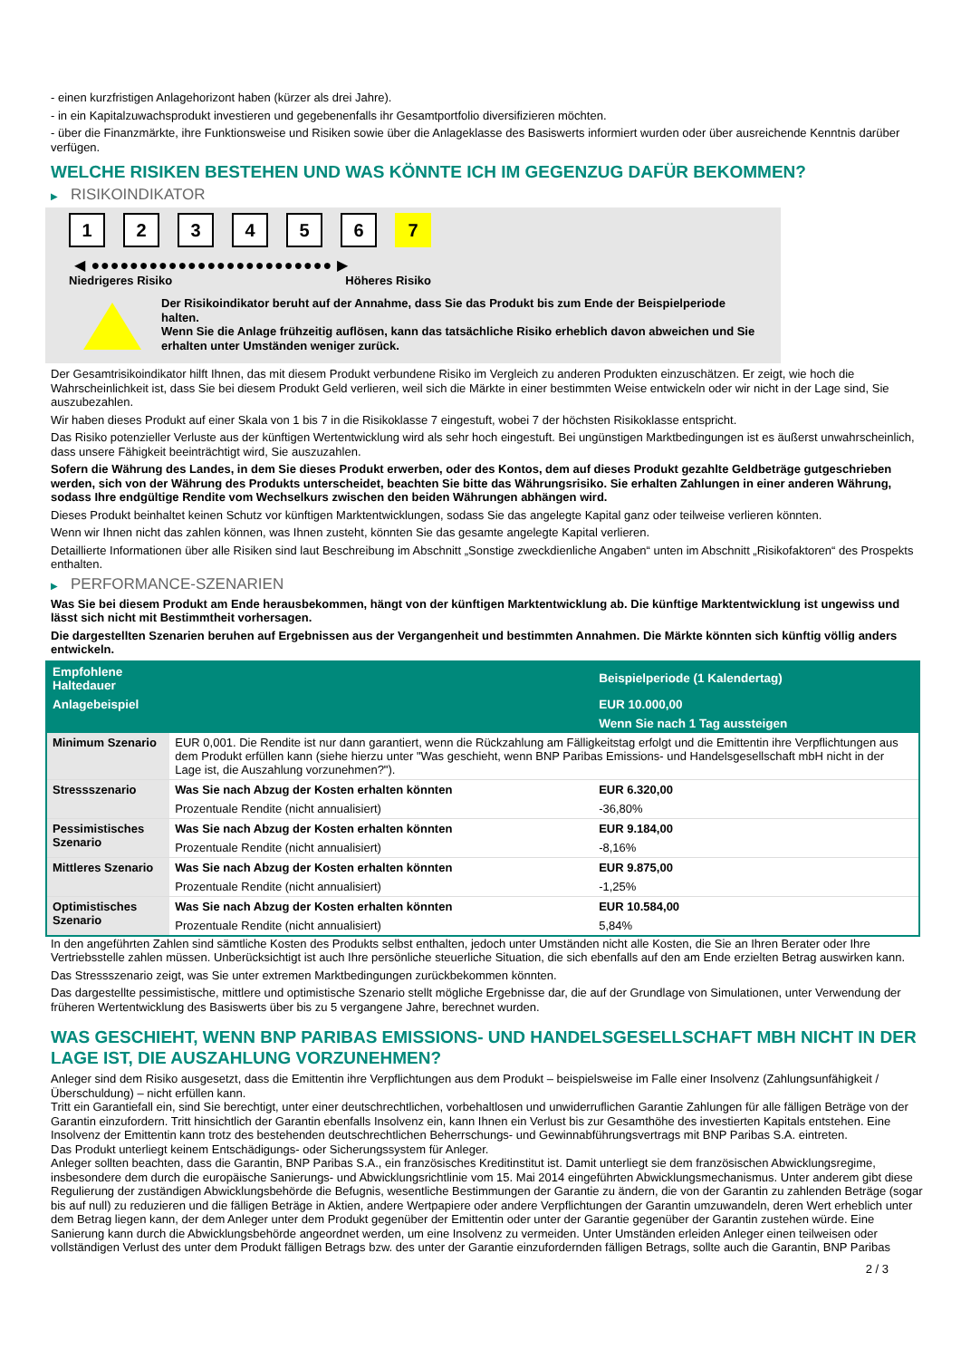- einen kurzfristigen Anlagehorizont haben (kürzer als drei Jahre).
- in ein Kapitalzuwachsprodukt investieren und gegebenenfalls ihr Gesamtportfolio diversifizieren möchten.
- über die Finanzmärkte, ihre Funktionsweise und Risiken sowie über die Anlageklasse des Basiswerts informiert wurden oder über ausreichende Kenntnis darüber verfügen.
WELCHE RISIKEN BESTEHEN UND WAS KÖNNTE ICH IM GEGENZUG DAFÜR BEKOMMEN?
▶ RISIKOINDIKATOR
1 2 3 4 5 6 7
◀ ●●●●●●●●●●●●●●●●●●●●●●●●● ▶
Niedrigeres Risiko Höheres Risiko
Der Risikoindikator beruht auf der Annahme, dass Sie das Produkt bis zum Ende der Beispielperiode halten.
Wenn Sie die Anlage frühzeitig auflösen, kann das tatsächliche Risiko erheblich davon abweichen und Sie erhalten unter Umständen weniger zurück.
Der Gesamtrisikoindikator hilft Ihnen, das mit diesem Produkt verbundene Risiko im Vergleich zu anderen Produkten einzuschätzen. Er zeigt, wie hoch die Wahrscheinlichkeit ist, dass Sie bei diesem Produkt Geld verlieren, weil sich die Märkte in einer bestimmten Weise entwickeln oder wir nicht in der Lage sind, Sie auszubezahlen.
Wir haben dieses Produkt auf einer Skala von 1 bis 7 in die Risikoklasse 7 eingestuft, wobei 7 der höchsten Risikoklasse entspricht.
Das Risiko potenzieller Verluste aus der künftigen Wertentwicklung wird als sehr hoch eingestuft. Bei ungünstigen Marktbedingungen ist es äußerst unwahrscheinlich, dass unsere Fähigkeit beeinträchtigt wird, Sie auszuzahlen.
Sofern die Währung des Landes, in dem Sie dieses Produkt erwerben, oder des Kontos, dem auf dieses Produkt gezahlte Geldbeträge gutgeschrieben werden, sich von der Währung des Produkts unterscheidet, beachten Sie bitte das Währungsrisiko. Sie erhalten Zahlungen in einer anderen Währung, sodass Ihre endgültige Rendite vom Wechselkurs zwischen den beiden Währungen abhängen wird.
Dieses Produkt beinhaltet keinen Schutz vor künftigen Marktentwicklungen, sodass Sie das angelegte Kapital ganz oder teilweise verlieren könnten.
Wenn wir Ihnen nicht das zahlen können, was Ihnen zusteht, könnten Sie das gesamte angelegte Kapital verlieren.
Detaillierte Informationen über alle Risiken sind laut Beschreibung im Abschnitt „Sonstige zweckdienliche Angaben“ unten im Abschnitt „Risikofaktoren“ des Prospekts enthalten.
▶ PERFORMANCE-SZENARIEN
Was Sie bei diesem Produkt am Ende herausbekommen, hängt von der künftigen Marktentwicklung ab. Die künftige Marktentwicklung ist ungewiss und lässt sich nicht mit Bestimmtheit vorhersagen.
Die dargestellten Szenarien beruhen auf Ergebnissen aus der Vergangenheit und bestimmten Annahmen. Die Märkte könnten sich künftig völlig anders entwickeln.
| Empfohlene Haltedauer | | Beispielperiode (1 Kalendertag) |
| --- | --- | --- |
| Anlagebeispiel | | EUR 10.000,00 |
| | | Wenn Sie nach 1 Tag aussteigen |
| Minimum Szenario | EUR 0,001. Die Rendite ist nur dann garantiert, wenn die Rückzahlung am Fälligkeitstag erfolgt und die Emittentin ihre Verpflichtungen aus dem Produkt erfüllen kann (siehe hierzu unter "Was geschieht, wenn BNP Paribas Emissions- und Handelsgesellschaft mbH nicht in der Lage ist, die Auszahlung vorzunehmen?"). | |
| Stressszenario | Was Sie nach Abzug der Kosten erhalten könnten | EUR 6.320,00 |
| | Prozentuale Rendite (nicht annualisiert) | -36,80% |
| Pessimistisches Szenario | Was Sie nach Abzug der Kosten erhalten könnten | EUR 9.184,00 |
| | Prozentuale Rendite (nicht annualisiert) | -8,16% |
| Mittleres Szenario | Was Sie nach Abzug der Kosten erhalten könnten | EUR 9.875,00 |
| | Prozentuale Rendite (nicht annualisiert) | -1,25% |
| Optimistisches Szenario | Was Sie nach Abzug der Kosten erhalten könnten | EUR 10.584,00 |
| | Prozentuale Rendite (nicht annualisiert) | 5,84% |
In den angeführten Zahlen sind sämtliche Kosten des Produkts selbst enthalten, jedoch unter Umständen nicht alle Kosten, die Sie an Ihren Berater oder Ihre Vertriebsstelle zahlen müssen. Unberücksichtigt ist auch Ihre persönliche steuerliche Situation, die sich ebenfalls auf den am Ende erzielten Betrag auswirken kann.
Das Stressszenario zeigt, was Sie unter extremen Marktbedingungen zurückbekommen könnten.
Das dargestellte pessimistische, mittlere und optimistische Szenario stellt mögliche Ergebnisse dar, die auf der Grundlage von Simulationen, unter Verwendung der früheren Wertentwicklung des Basiswerts über bis zu 5 vergangene Jahre, berechnet wurden.
WAS GESCHIEHT, WENN BNP PARIBAS EMISSIONS- UND HANDELSGESELLSCHAFT MBH NICHT IN DER LAGE IST, DIE AUSZAHLUNG VORZUNEHMEN?
Anleger sind dem Risiko ausgesetzt, dass die Emittentin ihre Verpflichtungen aus dem Produkt – beispielsweise im Falle einer Insolvenz (Zahlungsunfähigkeit / Überschuldung) – nicht erfüllen kann.
Tritt ein Garantiefall ein, sind Sie berechtigt, unter einer deutschrechtlichen, vorbehaltlosen und unwiderruflichen Garantie Zahlungen für alle fälligen Beträge von der Garantin einzufordern. Tritt hinsichtlich der Garantin ebenfalls Insolvenz ein, kann Ihnen ein Verlust bis zur Gesamthöhe des investierten Kapitals entstehen. Eine Insolvenz der Emittentin kann trotz des bestehenden deutschrechtlichen Beherrschungs- und Gewinnabführungsvertrags mit BNP Paribas S.A. eintreten.
Das Produkt unterliegt keinem Entschädigungs- oder Sicherungssystem für Anleger.
Anleger sollten beachten, dass die Garantin, BNP Paribas S.A., ein französisches Kreditinstitut ist. Damit unterliegt sie dem französischen Abwicklungsregime, insbesondere dem durch die europäische Sanierungs- und Abwicklungsrichtlinie vom 15. Mai 2014 eingeführten Abwicklungsmechanismus. Unter anderem gibt diese Regulierung der zuständigen Abwicklungsbehörde die Befugnis, wesentliche Bestimmungen der Garantie zu ändern, die von der Garantin zu zahlenden Beträge (sogar bis auf null) zu reduzieren und die fälligen Beträge in Aktien, andere Wertpapiere oder andere Verpflichtungen der Garantin umzuwandeln, deren Wert erheblich unter dem Betrag liegen kann, der dem Anleger unter dem Produkt gegenüber der Emittentin oder unter der Garantie gegenüber der Garantin zustehen würde. Eine Sanierung kann durch die Abwicklungsbehörde angeordnet werden, um eine Insolvenz zu vermeiden. Unter Umständen erleiden Anleger einen teilweisen oder vollständigen Verlust des unter dem Produkt fälligen Betrags bzw. des unter der Garantie einzufordernden fälligen Betrags, sollte auch die Garantin, BNP Paribas
2 / 3